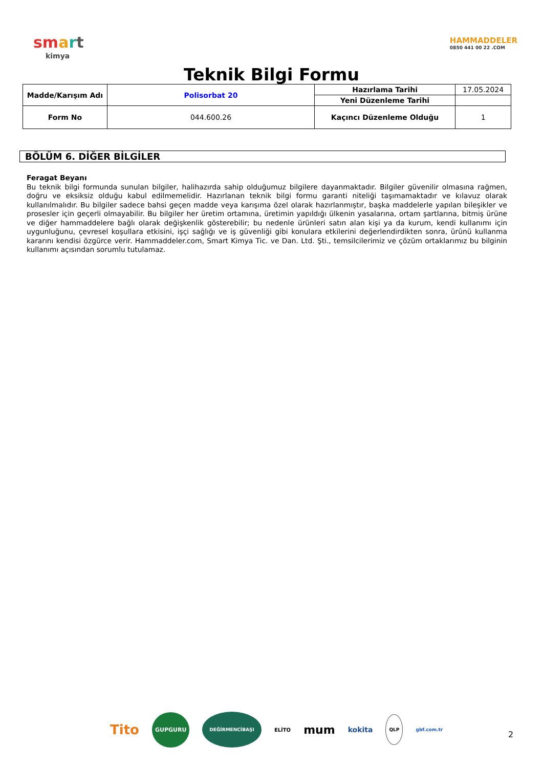sm art
kimya
HAMMADDELER
0850 441 00 22 .COM
Teknik Bilgi Formu
| Madde/Karışım Adı | Polisorbat 20 | Hazırlama Tarihi | 17.05.2024 |
| | | Yeni Düzenleme Tarihi | |
| Form No | 044.600.26 | Kaçıncı Düzenleme Olduğu | 1 |
BÖLÜM 6. DİĞER BİLGİLER
Feragat Beyanı
Bu teknik bilgi formunda sunulan bilgiler, halihazırda sahip olduğumuz bilgilere dayanmaktadır. Bilgiler güvenilir olmasına rağmen, doğru ve eksiksiz olduğu kabul edilmemelidir. Hazırlanan teknik bilgi formu garanti niteliği taşımamaktadır ve kılavuz olarak kullanılmalıdır. Bu bilgiler sadece bahsi geçen madde veya karışıma özel olarak hazırlanmıştır, başka maddelerle yapılan bileşikler ve prosesler için geçerli olmayabilir. Bu bilgiler her üretim ortamına, üretimin yapıldığı ülkenin yasalarına, ortam şartlarına, bitmiş ürüne ve diğer hammaddelere bağlı olarak değişkenlik gösterebilir; bu nedenle ürünleri satın alan kişi ya da kurum, kendi kullanımı için uygunluğunu, çevresel koşullara etkisini, işçi sağlığı ve iş güvenliği gibi konulara etkilerini değerlendirdikten sonra, ürünü kullanma kararını kendisi özgürce verir. Hammaddeler.com, Smart Kimya Tic. ve Dan. Ltd. Şti., temsilcilerimiz ve çözüm ortaklarımız bu bilginin kullanımı açısından sorumlu tutulamaz.
Tito GUPGURU DEĞİRMENCİBAŞI ELİTO mum kokita QLP gbf.com.tr
2